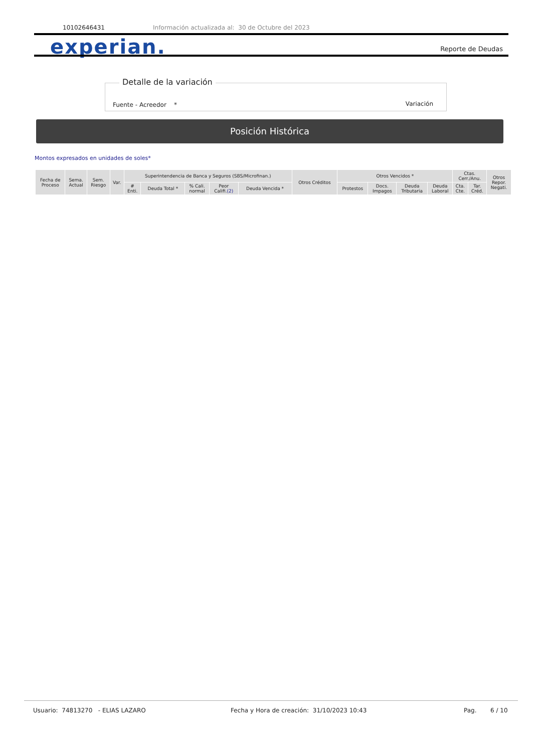10102646431 Información actualizada al: 30 de Octubre del 2023
experian. Reporte de Deudas
Detalle de la variación
Fuente - Acreedor * Variación
Posición Histórica
Montos expresados en unidades de soles*
| Fecha de Proceso | Sema. Actual | Sem. Riesgo | Var. | Superintendencia de Banca y Seguros (SBS/Microfinan.) | | | | | Otros Créditos | Otros Vencidos * | | | | Ctas. Cerr./Anu. | | Otros Repor. Negati. |
| --- | --- | --- | --- | --- | --- | --- | --- | --- | --- | --- | --- | --- | --- | --- | --- | --- |
| | | | | # Enti. | Deuda Total * | % Cali. normal | Peor Califi. (2) | Deuda Vencida * | | Protestos | Docs. Impagos | Deuda Tributaria | Deuda Laboral | Cta. Cte. | Tar. Créd. | |
Usuario: 74813270 - ELIAS LAZARO Fecha y Hora de creación: 31/10/2023 10:43 Pag. 6 / 10